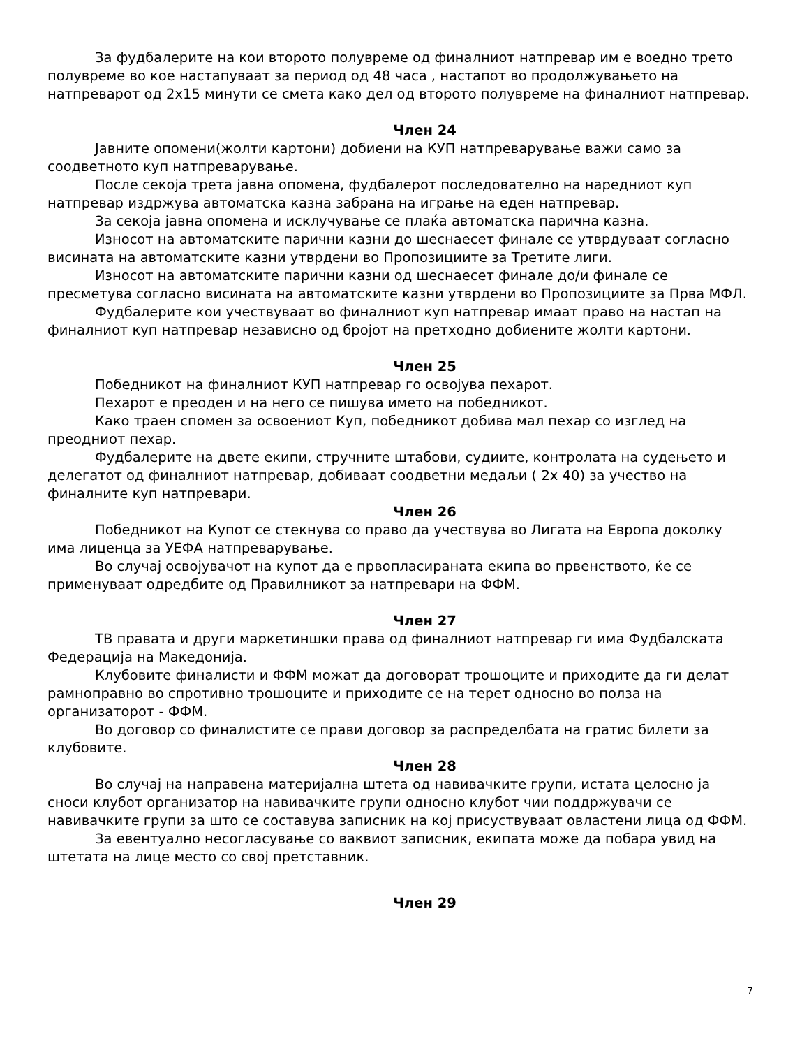За фудбалерите на кои второто полувреме од финалниот натпревар им е воедно трето полувреме во кое настапуваат за период од 48 часа , настапот во продолжувањето на натпреварот од 2x15 минути се смета како дел од второто полувреме на финалниот натпревар.
Член 24
Јавните опомени(жолти картони) добиени на КУП натпреварување важи само за соодветното куп натпреварување.
После секоја трета јавна опомена, фудбалерот последователно на наредниот куп натпревар издржува автоматска казна забрана на играње на еден натпревар.
За секоја јавна опомена и исклучување се плаќа автоматска парична казна.
Износот на автоматските парични казни до шеснаесет финале се утврдуваат согласно висината на автоматските казни утврдени во Пропозициите за Третите лиги.
Износот на автоматските парични казни од шеснаесет финале до/и финале се пресметува согласно висината на автоматските казни утврдени во Пропозициите за Прва МФЛ.
Фудбалерите кои учествуваат во финалниот куп натпревар имаат право на настап на финалниот куп натпревар независно од бројот на претходно добиените жолти картони.
Член 25
Победникот на финалниот КУП натпревар го освојува пехарот.
Пехарот е преоден и на него се пишува името на победникот.
Како траен спомен за освоениот Куп, победникот добива мал пехар со изглед на преодниот пехар.
Фудбалерите на двете екипи, стручните штабови, судиите, контролата на судењето и делегатот од финалниот натпревар, добиваат соодветни медаљи ( 2x 40) за учество на финалните куп натпревари.
Член 26
Победникот на Купот се стекнува со право да учествува во Лигата на Европа доколку има лиценца за УЕФА натпреварување.
Во случај освојувачот на купот да е првопласираната екипа во првенството, ќе се применуваат одредбите од Правилникот за натпревари на ФФМ.
Член 27
ТВ правата и други маркетиншки права од финалниот натпревар ги има Фудбалската Федерација на Македонија.
Клубовите финалисти и ФФМ можат да договорат трошоците и приходите да ги делат рамноправно во спротивно трошоците и приходите се на терет односно во полза на организаторот - ФФМ.
Во договор со финалистите се прави договор за распределбата на гратис билети за клубовите.
Член 28
Во случај на направена материјална штета од навивачките групи, истата целосно ја сноси клубот организатор на навивачките групи односно клубот чии поддржувачи се навивачките групи за што се составува записник на кој присуствуваат овластени лица од ФФМ.
За евентуално несогласување со ваквиот записник, екипата може да побара увид на штетата на лице место со свој претставник.
Член 29
7